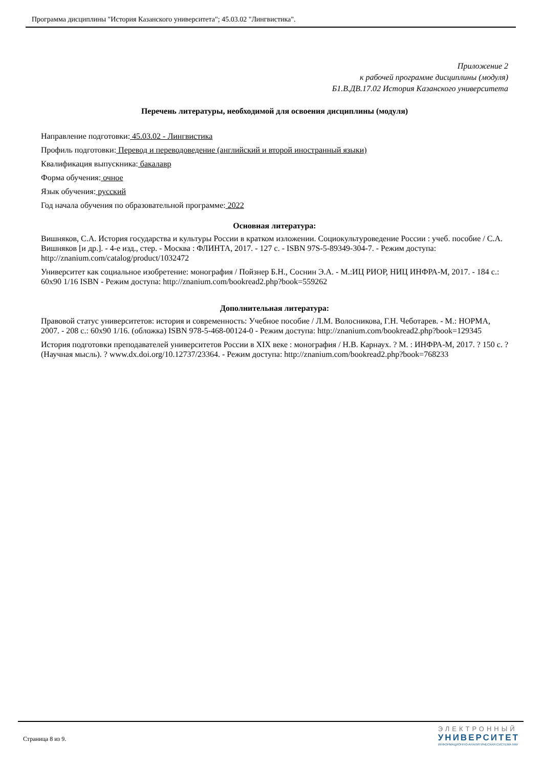Программа дисциплины "История Казанского университета"; 45.03.02 "Лингвистика".
Приложение 2
к рабочей программе дисциплины (модуля)
Б1.В.ДВ.17.02 История Казанского университета
Перечень литературы, необходимой для освоения дисциплины (модуля)
Направление подготовки: 45.03.02 - Лингвистика
Профиль подготовки: Перевод и переводоведение (английский и второй иностранный языки)
Квалификация выпускника: бакалавр
Форма обучения: очное
Язык обучения: русский
Год начала обучения по образовательной программе: 2022
Основная литература:
Вишняков, С.А. История государства и культуры России в кратком изложении. Социокультуроведение России : учеб. пособие / С.А. Вишняков [и др.]. - 4-е изд., стер. - Москва : ФЛИНТА, 2017. - 127 с. - ISBN 97S-5-89349-304-7. - Режим доступа: http://znanium.com/catalog/product/1032472
Университет как социальное изобретение: монография / Пойзнер Б.Н., Соснин Э.А. - М.:ИЦ РИОР, НИЦ ИНФРА-М, 2017. - 184 с.: 60x90 1/16 ISBN - Режим доступа: http://znanium.com/bookread2.php?book=559262
Дополнительная литература:
Правовой статус университетов: история и современность: Учебное пособие / Л.М. Волосникова, Г.Н. Чеботарев. - М.: НОРМА, 2007. - 208 с.: 60x90 1/16. (обложка) ISBN 978-5-468-00124-0 - Режим доступа: http://znanium.com/bookread2.php?book=129345
История подготовки преподавателей университетов России в XIX веке : монография / Н.В. Карнаух. ? М. : ИНФРА-М, 2017. ? 150 с. ? (Научная мысль). ? www.dx.doi.org/10.12737/23364. - Режим доступа: http://znanium.com/bookread2.php?book=768233
Страница 8 из 9.
ЭЛЕКТРОННЫЙ
УНИВЕРСИТЕТ
ИНФОРМАЦИОННО-АНАЛИТИЧЕСКАЯ СИСТЕМА КФУ